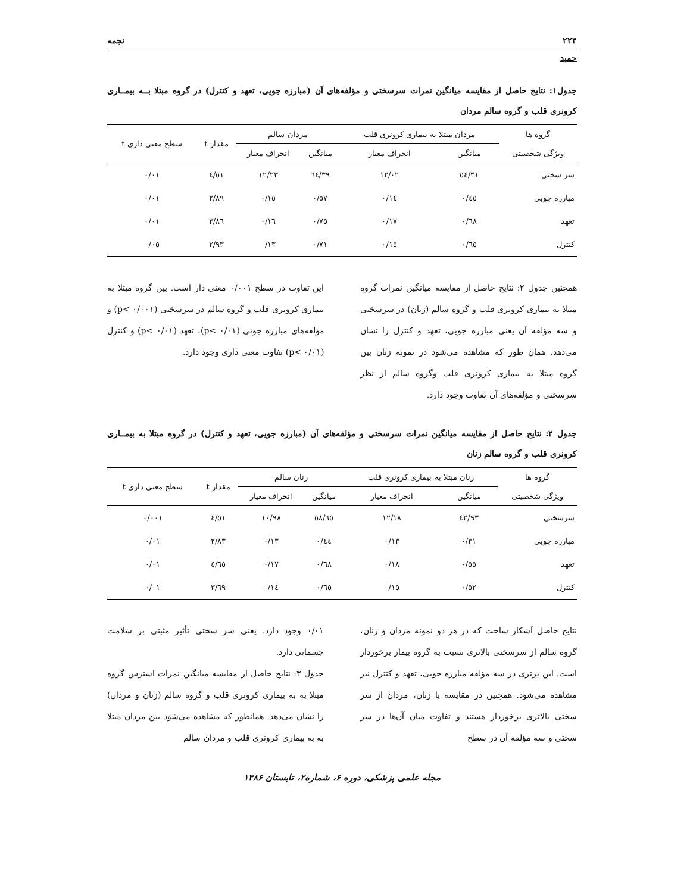۲۲۴ نجمه
حمید
جدول۱: نتایج حاصل از مقایسه میانگین نمرات سرسختی و مؤلفه‌های آن (مبارزه جویی، تعهد و کنترل) در گروه مبتلا بــه بیمــاری کرونری قلب و گروه سالم مردان
| گروه ها | مردان مبتلا به بیماری کرونری قلب | | مردان سالم | | مقدار t | سطح معنی داری t |
| --- | --- | --- | --- | --- | --- | --- |
| ویژگی شخصیتی | میانگین | انحراف معیار | میانگین | انحراف معیار | | |
| سر سختی | ٥٤/٣١ | ١٢/٠٢ | ٦٤/٣٩ | ١٢/٢٣ | ٤/٥١ | ٠/٠١ |
| مبارزه جویی | ٠/٤٥ | ٠/١٤ | ٠/٥٧ | ٠/١٥ | ٢/٨٩ | ٠/٠١ |
| تعهد | ٠/٦٨ | ٠/١٧ | ٠/٧٥ | ٠/١٦ | ٣/٨٦ | ٠/٠١ |
| کنترل | ٠/٦٥ | ٠/١٥ | ٠/٧١ | ٠/١٣ | ٢/٩٣ | ٠/٠٥ |
همچنین جدول ۲: نتایج حاصل از مقایسه میانگین نمرات گروه مبتلا به بیماری کرونری قلب و گروه سالم (زنان) در سرسختی و سه مؤلفه آن یعنی مبارزه جویی، تعهد و کنترل را نشان می‌دهد. همان طور که مشاهده می‌شود در نمونه زنان بین گروه مبتلا به بیماری کرونری قلب وگروه سالم از نظر سرسختی و مؤلفه‌های آن تفاوت وجود دارد.
این تفاوت در سطح ۰/۰۰۱ معنی دار است. بین گروه مبتلا به بیماری کرونری قلب و گروه سالم در سرسختی (p< ۰/۰۰۱) و مؤلفه‌های مبارزه جوئی (p< ۰/۰۱)، تعهد (p< ۰/۰۱) و کنترل (p< ۰/۰۱) تفاوت معنی داری وجود دارد.
جدول ۲: نتایج حاصل از مقایسه میانگین نمرات سرسختی و مؤلفه‌های آن (مبارزه جویی، تعهد و کنترل) در گروه مبتلا به بیمــاری کرونری قلب و گروه سالم زنان
| گروه ها | زنان مبتلا به بیماری کرونری قلب | | زنان سالم | | مقدار t | سطح معنی داری t |
| --- | --- | --- | --- | --- | --- | --- |
| ویژگی شخصیتی | میانگین | انحراف معیار | میانگین | انحراف معیار | | |
| سرسختی | ٤٢/٩٣ | ١٢/١٨ | ٥٨/٦٥ | ١٠/٩٨ | ٤/٥١ | ٠/٠٠١ |
| مبارزه جویی | ٠/٣١ | ٠/١٣ | ٠/٤٤ | ٠/١٣ | ٢/٨٣ | ٠/٠١ |
| تعهد | ٠/٥٥ | ٠/١٨ | ٠/٦٨ | ٠/١٧ | ٤/٦٥ | ٠/٠١ |
| کنترل | ٠/٥٢ | ٠/١٥ | ٠/٦٥ | ٠/١٤ | ٣/٦٩ | ٠/٠١ |
نتایج حاصل آشکار ساخت که در هر دو نمونه مردان و زنان، گروه سالم از سرسختی بالاتری نسبت به گروه بیمار برخوردار است. این برتری در سه مؤلفه مبارزه جویی، تعهد و کنترل نیز مشاهده می‌شود. همچنین در مقایسه با زنان، مردان از سر سختی بالاتری برخوردار هستند و تفاوت میان آن‌ها در سر سختی و سه مؤلفه آن در سطح
۰/۰۱ وجود دارد. یعنی سر سختی تأثیر مثبتی بر سلامت جسمانی دارد.
جدول ۳: نتایج حاصل از مقایسه میانگین نمرات استرس گروه مبتلا به به بیماری کرونری قلب و گروه سالم (زنان و مردان) را نشان می‌دهد. همانطور که مشاهده می‌شود بین مردان مبتلا به به بیماری کرونری قلب و مردان سالم
مجله علمی پزشکی، دوره ۶، شماره۲، تابستان ۱۳۸۶